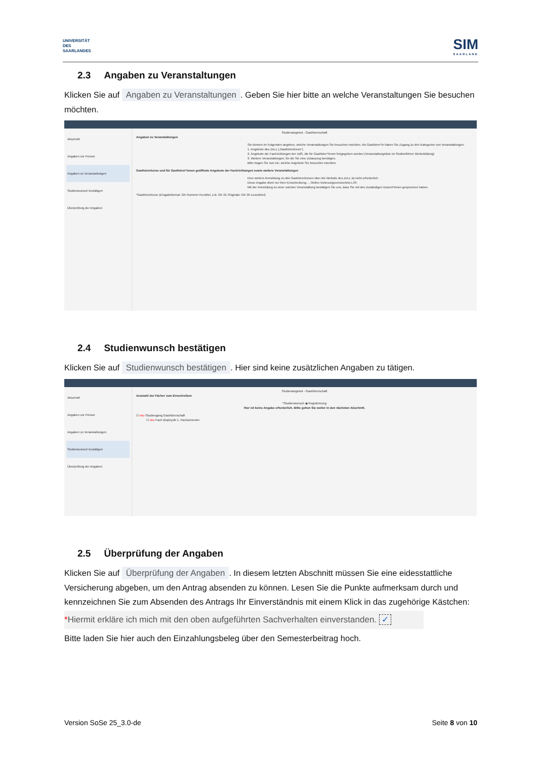UNIVERSITÄT
DES
SAARLANDES
SIM
SAARLAND
2.3 Angaben zu Veranstaltungen
Klicken Sie auf Angaben zu Veranstaltungen. Geben Sie hier bitte an welche Veranstaltungen Sie besuchen möchten.
Abschnitt
Angaben zur Person
Angaben zu Veranstaltungen
Studienwunsch bestätigen
Überprüfung der Angaben
Studienangebot - Gasthörerschaft
Angaben zu Veranstaltungen
Sie können im Folgenden angeben, welche Veranstaltungen Sie besuchen möchten. Als Gasthörer*in haben Sie Zugang zu drei Kategorien von Veranstaltungen:
1. Angebote des ZeLL („Gasthörerkurse“).
2. Angebote der Fachrichtungen der UdS, die für Gasthörer*innen freigegeben wurden (Veranstaltungsliste im Studienführer Weiterbildung)
3. Weitere Veranstaltungen, für die Sie eine Zulassung benötigen.
Bitte tragen Sie nun ein, welche Angebote Sie besuchen möchten.
Gasthörerkurse und für Gasthörer*innen geöffnete Angebote der Fachrichtungen sowie weitere Veranstaltungen
Eine weitere Anmeldung zu den Gasthörerkursen über die Website des ZeLL ist nicht erforderlich.
Diese Angabe dient nur Ihrer Einschreibung ... Online-Vorlesungsverzeichnis LSF.
Mit der Anmeldung zu einer solchen Veranstaltung bestätigen Sie uns, dass Sie mit den zuständigen Dozent*innen gesprochen haben.
*Gasthörerkurse (Eingabeformat: GK-Nummer Kurstitel, z.B. GK 01 Originale; GK 05 Lesezirkel)
2.4 Studienwunsch bestätigen
Klicken Sie auf Studienwunsch bestätigen. Hier sind keine zusätzlichen Angaben zu tätigen.
Abschnitt
Angaben zur Person
Angaben zu Veranstaltungen
Studienwunsch bestätigen
Überprüfung der Angaben
Studienangebot - Gasthörerschaft
Auswahl der Fächer zum Einschreiben
*Studienwunsch ◉ Registrierung
Hier ist keine Angabe erforderlich. Bitte gehen Sie weiter in den nächsten Abschnitt.
☑ neu Studiengang Gasthörerschaft
☑ neu Fach Biophysik 1. Fachsemester
2.5 Überprüfung der Angaben
Klicken Sie auf Überprüfung der Angaben. In diesem letzten Abschnitt müssen Sie eine eidesstattliche Versicherung abgeben, um den Antrag absenden zu können. Lesen Sie die Punkte aufmerksam durch und kennzeichnen Sie zum Absenden des Antrags Ihr Einverständnis mit einem Klick in das zugehörige Kästchen:
*Hiermit erkläre ich mich mit den oben aufgeführten Sachverhalten einverstanden. ✓
Bitte laden Sie hier auch den Einzahlungsbeleg über den Semesterbeitrag hoch.
Version SoSe 25_3.0-de Seite 8 von 10